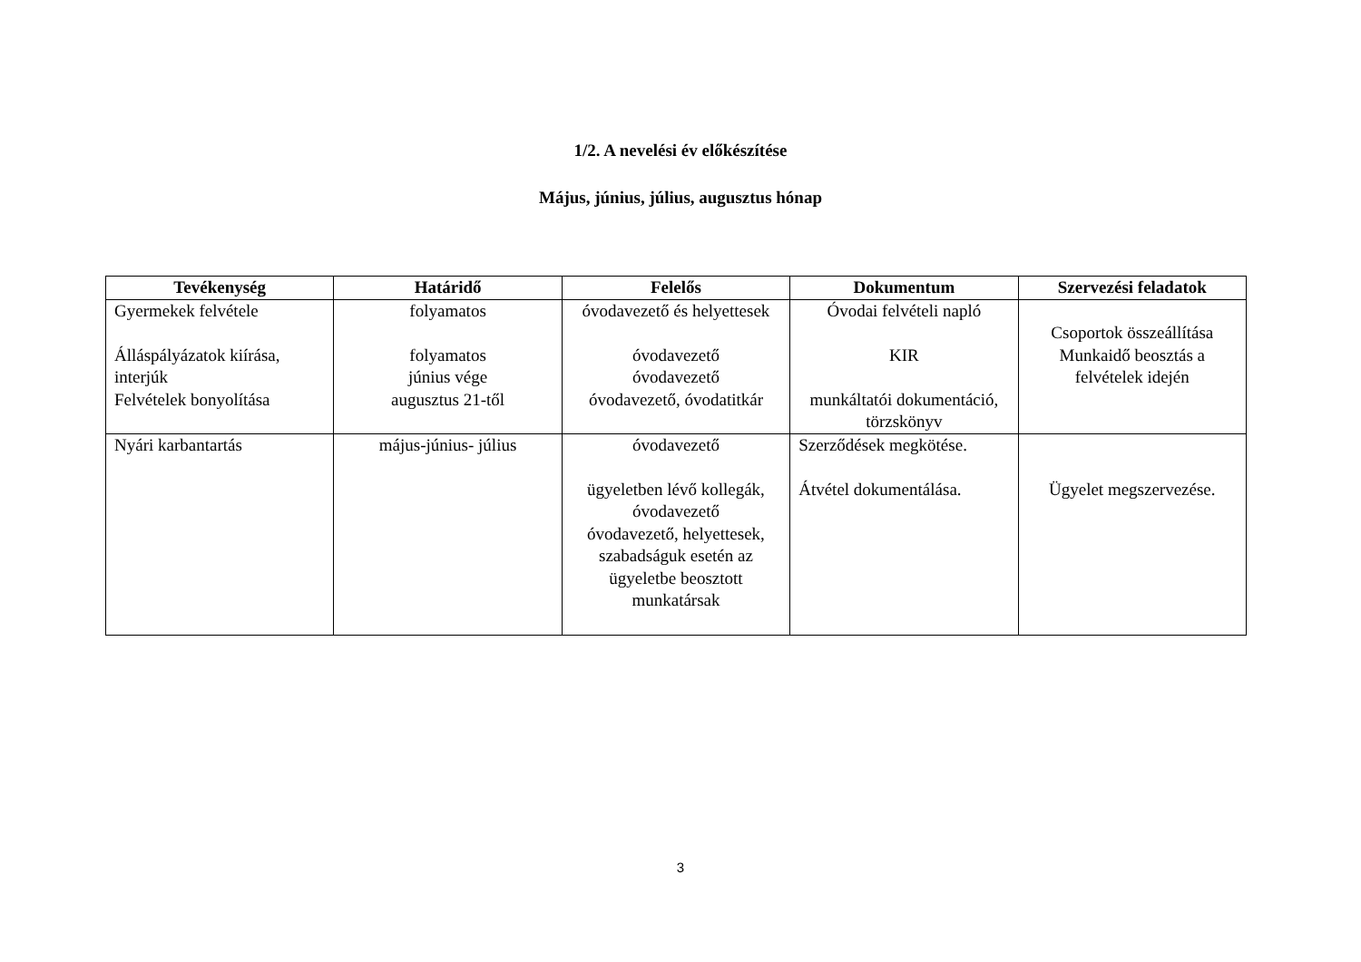1/2. A nevelési év előkészítése
Május, június, július, augusztus hónap
| Tevékenység | Határidő | Felelős | Dokumentum | Szervezési feladatok |
| --- | --- | --- | --- | --- |
| Gyermekek felvétele Álláspályázatok kiírása, interjúk Felvételek bonyolítása | folyamatos folyamatos június vége augusztus 21-től | óvodavezető és helyettesek óvodavezető óvodavezető óvodavezető, óvodatitkár | Óvodai felvételi napló KIR munkáltatói dokumentáció, törzskönyv | Csoportok összeállítása Munkaidő beosztás a felvételek idején |
| Nyári karbantartás | május-június- július | óvodavezető ügyeletben lévő kollegák, óvodavezető óvodavezető, helyettesek, szabadságuk esetén az ügyeletbe beosztott munkatársak | Szerződések megkötése. Átvétel dokumentálása. | Ügyelet megszervezése. |
3